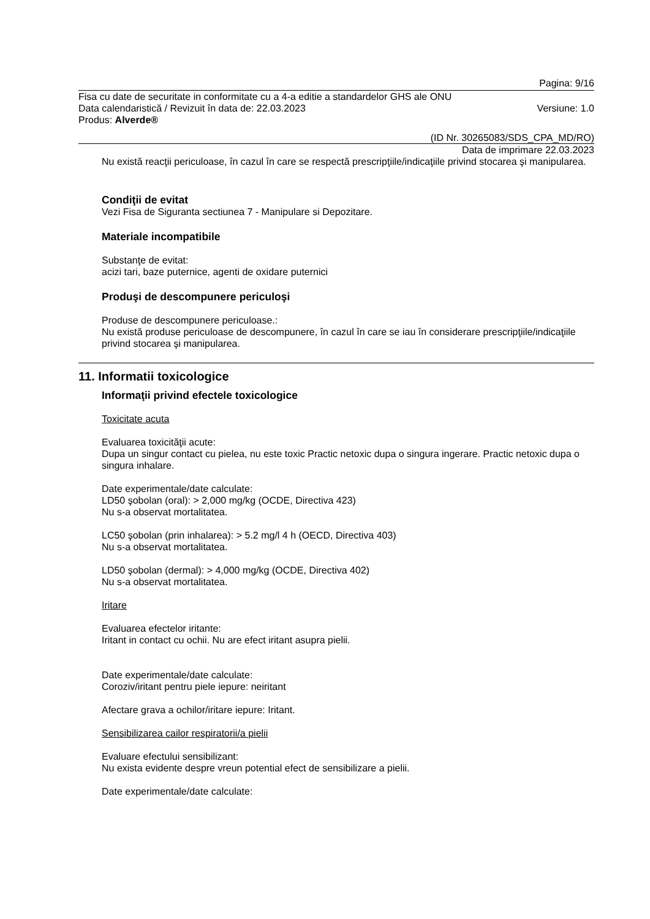Pagina: 9/16
Fisa cu date de securitate in conformitate cu a 4-a editie a standardelor GHS ale ONU
Data calendaristică / Revizuit în data de: 22.03.2023 Versiune: 1.0
Produs: Alverde®
(ID Nr. 30265083/SDS_CPA_MD/RO)
Data de imprimare 22.03.2023
Nu există reacţii periculoase, în cazul în care se respectă prescripţiile/indicaţiile privind stocarea şi manipularea.
Condiţii de evitat
Vezi Fisa de Siguranta sectiunea 7 - Manipulare si Depozitare.
Materiale incompatibile
Substanţe de evitat:
acizi tari, baze puternice, agenti de oxidare puternici
Produşi de descompunere periculoşi
Produse de descompunere periculoase.:
Nu există produse periculoase de descompunere, în cazul în care se iau în considerare prescripţiile/indicaţiile privind stocarea şi manipularea.
11. Informatii toxicologice
Informaţii privind efectele toxicologice
Toxicitate acuta
Evaluarea toxicităţii acute:
Dupa un singur contact cu pielea, nu este toxic Practic netoxic dupa o singura ingerare. Practic netoxic dupa o singura inhalare.
Date experimentale/date calculate:
LD50 şobolan (oral): > 2,000 mg/kg (OCDE, Directiva 423)
Nu s-a observat mortalitatea.
LC50 şobolan (prin inhalarea): > 5.2 mg/l 4 h (OECD, Directiva 403)
Nu s-a observat mortalitatea.
LD50 şobolan (dermal): > 4,000 mg/kg (OCDE, Directiva 402)
Nu s-a observat mortalitatea.
Iritare
Evaluarea efectelor iritante:
Iritant in contact cu ochii. Nu are efect iritant asupra pielii.
Date experimentale/date calculate:
Coroziv/iritant pentru piele iepure: neiritant
Afectare grava a ochilor/iritare iepure: Iritant.
Sensibilizarea cailor respiratorii/a pielii
Evaluare efectului sensibilizant:
Nu exista evidente despre vreun potential efect de sensibilizare a pielii.
Date experimentale/date calculate: